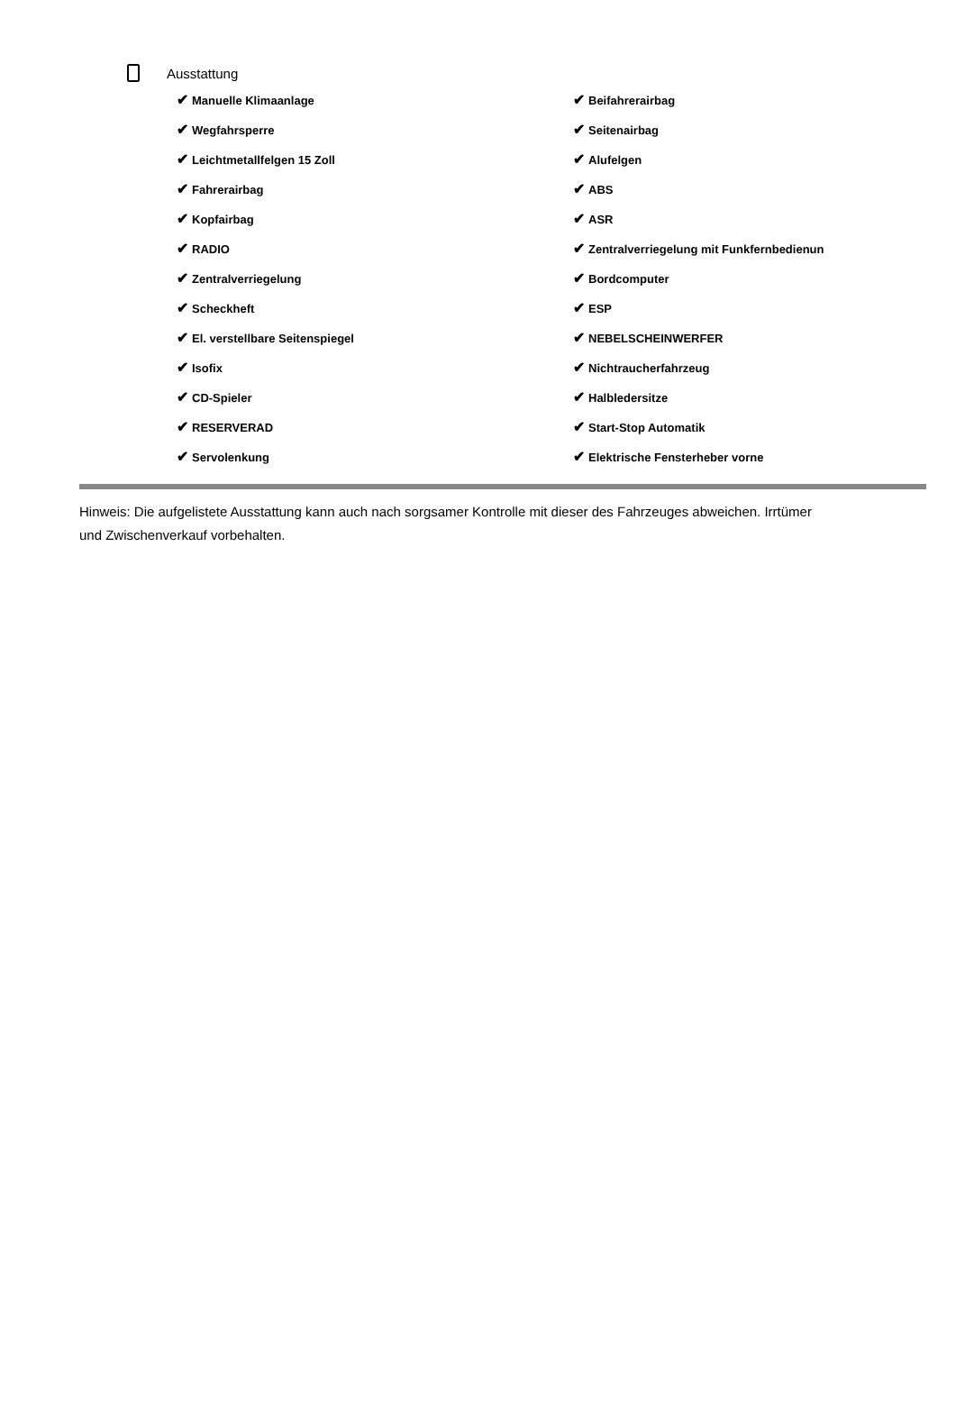Ausstattung
| ✔ Manuelle Klimaanlage | ✔ Beifahrerairbag |
| ✔ Wegfahrsperre | ✔ Seitenairbag |
| ✔ Leichtmetallfelgen 15 Zoll | ✔ Alufelgen |
| ✔ Fahrerairbag | ✔ ABS |
| ✔ Kopfairbag | ✔ ASR |
| ✔ RADIO | ✔ Zentralverriegelung mit Funkfernbedienun |
| ✔ Zentralverriegelung | ✔ Bordcomputer |
| ✔ Scheckheft | ✔ ESP |
| ✔ El. verstellbare Seitenspiegel | ✔ NEBELSCHEINWERFER |
| ✔ Isofix | ✔ Nichtraucherfahrzeug |
| ✔ CD-Spieler | ✔ Halbledersitze |
| ✔ RESERVERAD | ✔ Start-Stop Automatik |
| ✔ Servolenkung | ✔ Elektrische Fensterheber vorne |
Hinweis: Die aufgelistete Ausstattung kann auch nach sorgsamer Kontrolle mit dieser des Fahrzeuges abweichen. Irrtümer und Zwischenverkauf vorbehalten.